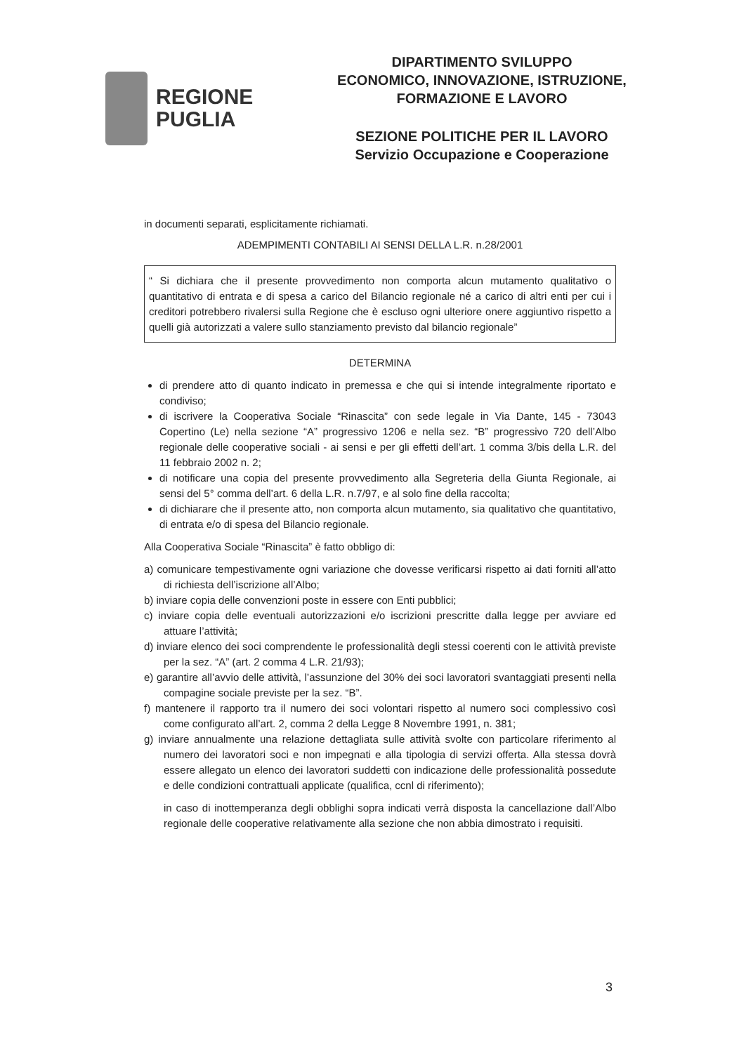REGIONE
PUGLIA
DIPARTIMENTO SVILUPPO
ECONOMICO, INNOVAZIONE, ISTRUZIONE,
FORMAZIONE E LAVORO
SEZIONE POLITICHE PER IL LAVORO
Servizio Occupazione e Cooperazione
in documenti separati, esplicitamente richiamati.
ADEMPIMENTI CONTABILI AI SENSI DELLA L.R. n.28/2001
“ Si dichiara che il presente provvedimento non comporta alcun mutamento qualitativo o quantitativo di entrata e di spesa a carico del Bilancio regionale né a carico di altri enti per cui i creditori potrebbero rivalersi sulla Regione che è escluso ogni ulteriore onere aggiuntivo rispetto a quelli già autorizzati a valere sullo stanziamento previsto dal bilancio regionale”
DETERMINA
di prendere atto di quanto indicato in premessa e che qui si intende integralmente riportato e condiviso;
di iscrivere la Cooperativa Sociale “Rinascita” con sede legale in Via Dante, 145 - 73043 Copertino (Le) nella sezione “A” progressivo 1206 e nella sez. “B” progressivo 720 dell’Albo regionale delle cooperative sociali - ai sensi e per gli effetti dell’art. 1 comma 3/bis della L.R. del 11 febbraio 2002 n. 2;
di notificare una copia del presente provvedimento alla Segreteria della Giunta Regionale, ai sensi del 5° comma dell’art. 6 della L.R. n.7/97, e al solo fine della raccolta;
di dichiarare che il presente atto, non comporta alcun mutamento, sia qualitativo che quantitativo, di entrata e/o di spesa del Bilancio regionale.
Alla Cooperativa Sociale “Rinascita” è fatto obbligo di:
a) comunicare tempestivamente ogni variazione che dovesse verificarsi rispetto ai dati forniti all’atto di richiesta dell’iscrizione all’Albo;
b) inviare copia delle convenzioni poste in essere con Enti pubblici;
c) inviare copia delle eventuali autorizzazioni e/o iscrizioni prescritte dalla legge per avviare ed attuare l’attività;
d) inviare elenco dei soci comprendente le professionalità degli stessi coerenti con le attività previste per la sez. “A” (art. 2 comma 4 L.R. 21/93);
e) garantire all’avvio delle attività, l’assunzione del 30% dei soci lavoratori svantaggiati presenti nella compagine sociale previste per la sez. “B”.
f) mantenere il rapporto tra il numero dei soci volontari rispetto al numero soci complessivo così come configurato all’art. 2, comma 2 della Legge 8 Novembre 1991, n. 381;
g) inviare annualmente una relazione dettagliata sulle attività svolte con particolare riferimento al numero dei lavoratori soci e non impegnati e alla tipologia di servizi offerta. Alla stessa dovrà essere allegato un elenco dei lavoratori suddetti con indicazione delle professionalità possedute e delle condizioni contrattuali applicate (qualifica, ccnl di riferimento);
in caso di inottemperanza degli obblighi sopra indicati verrà disposta la cancellazione dall’Albo regionale delle cooperative relativamente alla sezione che non abbia dimostrato i requisiti.
3